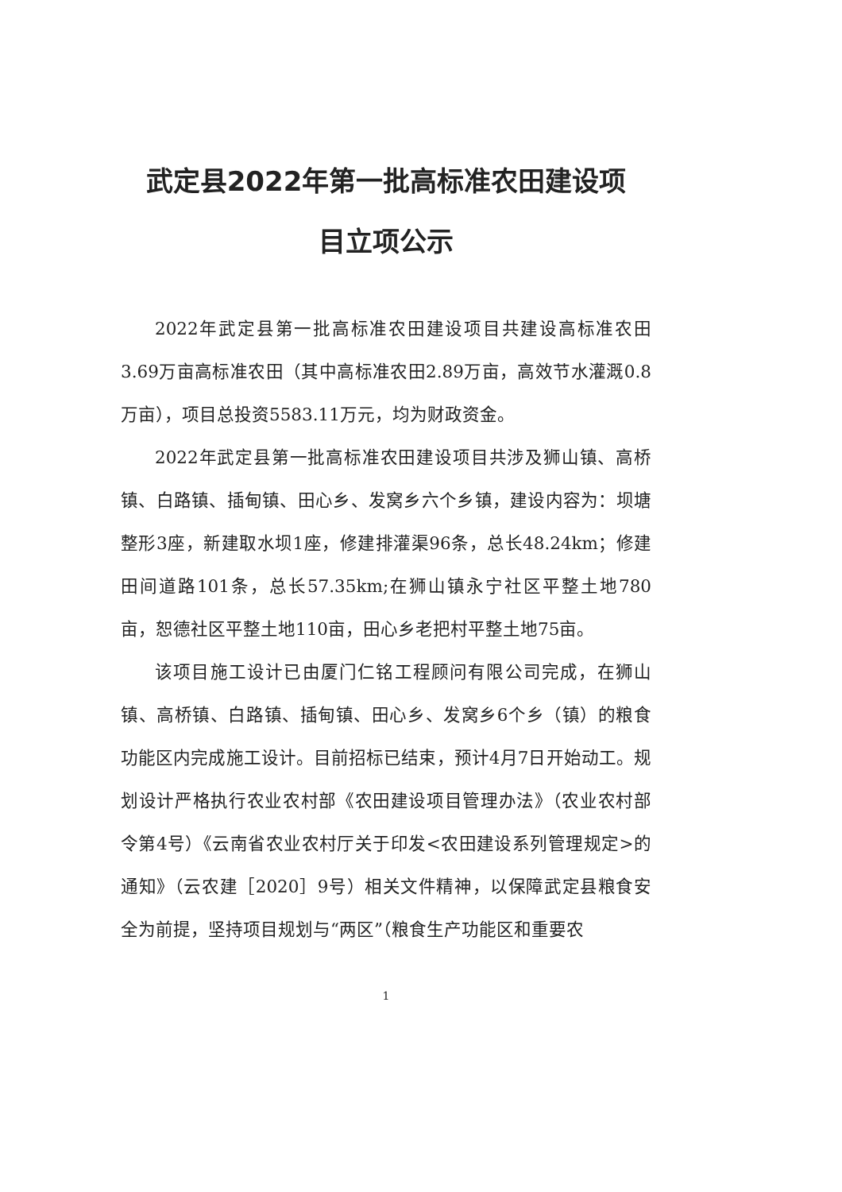武定县2022年第一批高标准农田建设项
目立项公示
2022年武定县第一批高标准农田建设项目共建设高标准农田3.69万亩高标准农田（其中高标准农田2.89万亩，高效节水灌溉0.8万亩），项目总投资5583.11万元，均为财政资金。
2022年武定县第一批高标准农田建设项目共涉及狮山镇、高桥镇、白路镇、插甸镇、田心乡、发窝乡六个乡镇，建设内容为：坝塘整形3座，新建取水坝1座，修建排灌渠96条，总长48.24km；修建田间道路101条，总长57.35km;在狮山镇永宁社区平整土地780亩，恕德社区平整土地110亩，田心乡老把村平整土地75亩。
该项目施工设计已由厦门仁铭工程顾问有限公司完成，在狮山镇、高桥镇、白路镇、插甸镇、田心乡、发窝乡6个乡（镇）的粮食功能区内完成施工设计。目前招标已结束，预计4月7日开始动工。规划设计严格执行农业农村部《农田建设项目管理办法》（农业农村部令第4号）《云南省农业农村厅关于印发<农田建设系列管理规定>的通知》（云农建［2020］9号）相关文件精神，以保障武定县粮食安全为前提，坚持项目规划与“两区”（粮食生产功能区和重要农
1